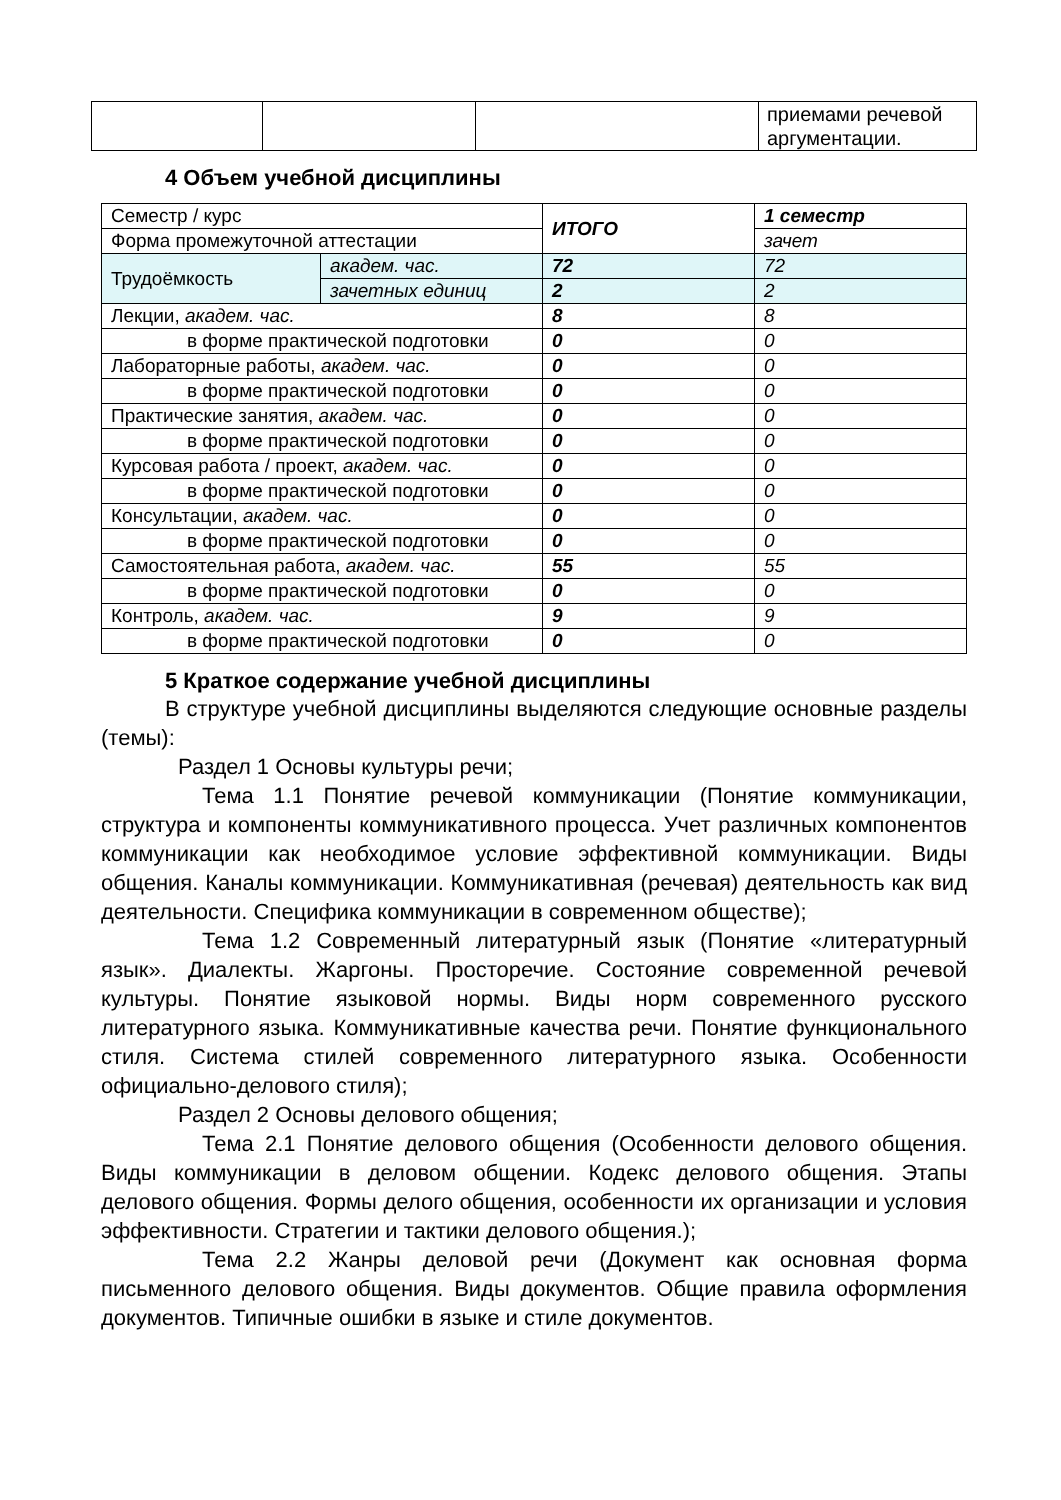| | | | приемами речевой аргументации. |
4 Объем учебной дисциплины
| Семестр / курс | | ИТОГО | 1 семестр |
| Форма промежуточной аттестации | | | зачет |
| Трудоёмкость | академ. час. | 72 | 72 |
| | зачетных единиц | 2 | 2 |
| Лекции, академ. час. | | 8 | 8 |
| в форме практической подготовки | | 0 | 0 |
| Лабораторные работы, академ. час. | | 0 | 0 |
| в форме практической подготовки | | 0 | 0 |
| Практические занятия, академ. час. | | 0 | 0 |
| в форме практической подготовки | | 0 | 0 |
| Курсовая работа / проект, академ. час. | | 0 | 0 |
| в форме практической подготовки | | 0 | 0 |
| Консультации, академ. час. | | 0 | 0 |
| в форме практической подготовки | | 0 | 0 |
| Самостоятельная работа, академ. час. | | 55 | 55 |
| в форме практической подготовки | | 0 | 0 |
| Контроль, академ. час. | | 9 | 9 |
| в форме практической подготовки | | 0 | 0 |
5 Краткое содержание учебной дисциплины
В структуре учебной дисциплины выделяются следующие основные разделы (темы):
Раздел 1 Основы культуры речи;
Тема 1.1 Понятие речевой коммуникации (Понятие коммуникации, структура и компоненты коммуникативного процесса. Учет различных компонентов коммуникации как необходимое условие эффективной коммуникации. Виды общения. Каналы коммуникации. Коммуникативная (речевая) деятельность как вид деятельности. Специфика коммуникации в современном обществе);
Тема 1.2 Современный литературный язык (Понятие «литературный язык». Диалекты. Жаргоны. Просторечие. Состояние современной речевой культуры. Понятие языковой нормы. Виды норм современного русского литературного языка. Коммуникативные качества речи. Понятие функционального стиля. Система стилей современного литературного языка. Особенности официально-делового стиля);
Раздел 2 Основы делового общения;
Тема 2.1 Понятие делового общения (Особенности делового общения. Виды коммуникации в деловом общении. Кодекс делового общения. Этапы делового общения. Формы делого общения, особенности их организации и условия эффективности. Стратегии и тактики делового общения.);
Тема 2.2 Жанры деловой речи (Документ как основная форма письменного делового общения. Виды документов. Общие правила оформления документов. Типичные ошибки в языке и стиле документов.